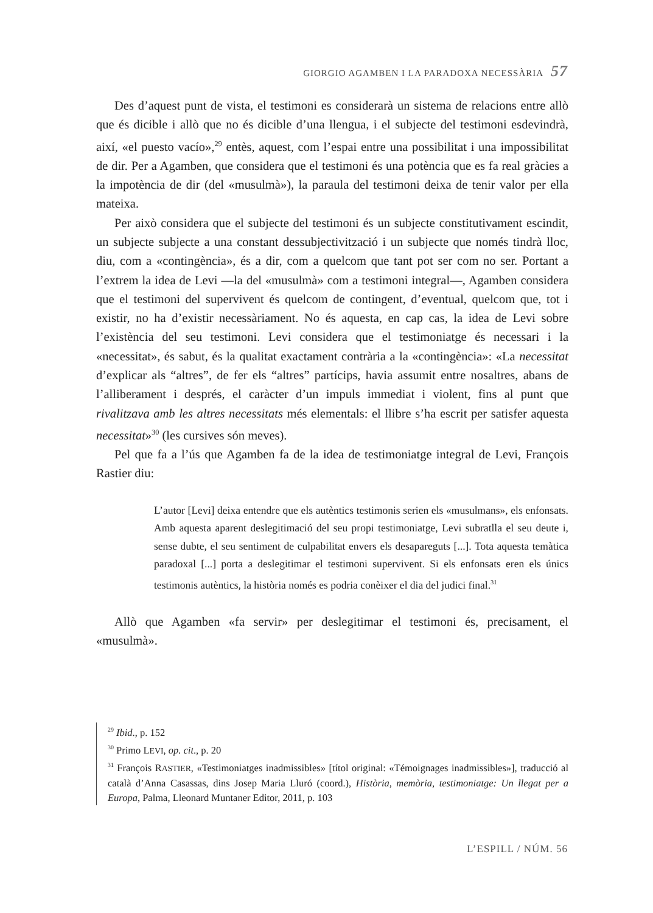GIORGIO AGAMBEN I LA PARADOXA NECESSÀRIA 57
Des d’aquest punt de vista, el testimoni es considerarà un sistema de relacions entre allò que és dicible i allò que no és dicible d’una llengua, i el subjecte del testimoni esdevindrà, així, «el puesto vacío»,<sup>29</sup> entès, aquest, com l’espai entre una possibilitat i una impossibilitat de dir. Per a Agamben, que considera que el testimoni és una potència que es fa real gràcies a la impotència de dir (del «musulmà»), la paraula del testimoni deixa de tenir valor per ella mateixa.
Per això considera que el subjecte del testimoni és un subjecte constitutivament escindit, un subjecte subjecte a una constant dessubjectivització i un subjecte que només tindrà lloc, diu, com a «contingència», és a dir, com a quelcom que tant pot ser com no ser. Portant a l’extrem la idea de Levi —la del «musulmà» com a testimoni integral—, Agamben considera que el testimoni del supervivent és quelcom de contingent, d’eventual, quelcom que, tot i existir, no ha d’existir necessàriament. No és aquesta, en cap cas, la idea de Levi sobre l’existència del seu testimoni. Levi considera que el testimoniatge és necessari i la «necessitat», és sabut, és la qualitat exactament contrària a la «contingència»: «La necessitat d’explicar als “altres”, de fer els “altres” partícips, havia assumit entre nosaltres, abans de l’alliberament i després, el caràcter d’un impuls immediat i violent, fins al punt que rivalitzava amb les altres necessitats més elementals: el llibre s’ha escrit per satisfer aquesta necessitat»<sup>30</sup> (les cursives són meves).
Pel que fa a l’ús que Agamben fa de la idea de testimoniatge integral de Levi, François Rastier diu:
L’autor [Levi] deixa entendre que els autèntics testimonis serien els «musulmans», els enfonsats. Amb aquesta aparent deslegitimació del seu propi testimoniatge, Levi subratlla el seu deute i, sense dubte, el seu sentiment de culpabilitat envers els desapareguts [...]. Tota aquesta temàtica paradoxal [...] porta a deslegitimar el testimoni supervivent. Si els enfonsats eren els únics testimonis autèntics, la història només es podria conèixer el dia del judici final.<sup>31</sup>
Allò que Agamben «fa servir» per deslegitimar el testimoni és, precisament, el «musulmà».
<sup>29</sup> Ibid., p. 152
<sup>30</sup> Primo LEVI, op. cit., p. 20
<sup>31</sup> François RASTIER, «Testimoniatges inadmissibles» [títol original: «Témoignages inadmissibles»], traducció al català d’Anna Casassas, dins Josep Maria Lluró (coord.), Història, memòria, testimoniatge: Un llegat per a Europa, Palma, Lleonard Muntaner Editor, 2011, p. 103
L’ESPILL / NÚM. 56